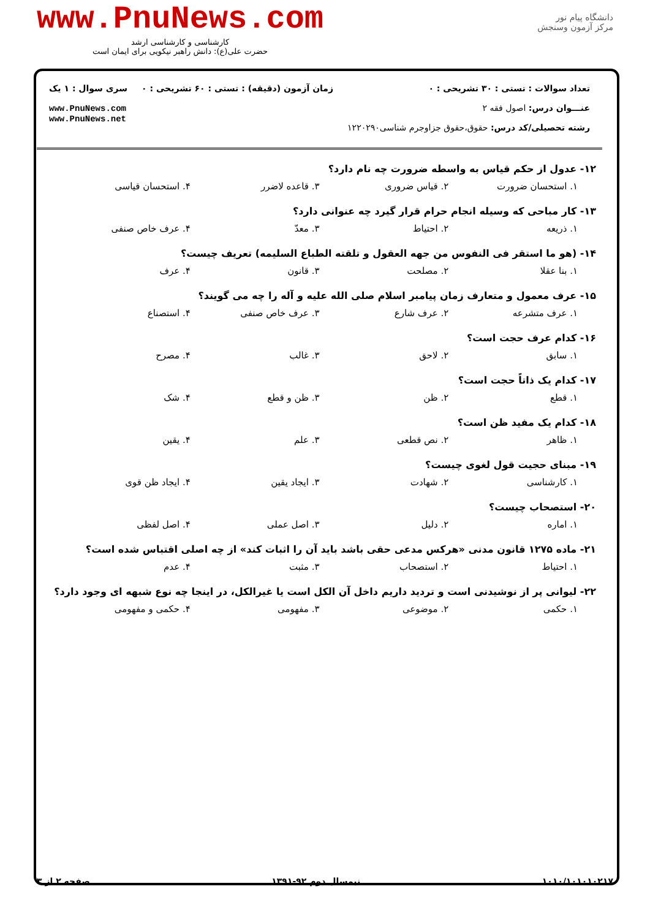www.PnuNews.com
کارشناسی و کارشناسی ارشد
حضرت علی(ع): دانش راهبر نیکویی برای ایمان است
دانشگاه پیام نور
مرکز آزمون وسنجش
تعداد سوالات : تستی : ۳۰ تشریحی : ۰
عنـــوان درس: اصول فقه ۲
رشته تحصیلی/کد درس: حقوق،حقوق جزاوجرم شناسی۱۲۲۰۲۹۰
زمان آزمون (دقیقه) : تستی : ۶۰ تشریحی : ۰
سری سوال : ۱ یک
www.PnuNews.com
www.PnuNews.net
۱۲- عدول از حکم قیاس به واسطه ضرورت چه نام دارد؟
۱. استحسان ضرورت ۲. قیاس ضروری ۳. قاعده لاضرر ۴. استحسان قیاسی
۱۳- کار مباحی که وسیله انجام حرام قرار گیرد چه عنوانی دارد؟
۱. ذریعه ۲. احتیاط ۳. معدّ ۴. عرف خاص صنفی
۱۴- (هو ما استقر فی النفوس من جهه العقول و تلقته الطباع السلیمه) تعریف چیست؟
۱. بنا عقلا ۲. مصلحت ۳. قانون ۴. عرف
۱۵- عرف معمول و متعارف زمان پیامبر اسلام صلی الله علیه و آله را چه می گویند؟
۱. عرف متشرعه ۲. عرف شارع ۳. عرف خاص صنفی ۴. استصناع
۱۶- کدام عرف حجت است؟
۱. سابق ۲. لاحق ۳. غالب ۴. مصرح
۱۷- کدام یک ذاتاً حجت است؟
۱. قطع ۲. ظن ۳. ظن و قطع ۴. شک
۱۸- کدام یک مفید ظن است؟
۱. ظاهر ۲. نص قطعی ۳. علم ۴. یقین
۱۹- مبنای حجیت قول لغوی چیست؟
۱. کارشناسی ۲. شهادت ۳. ایجاد یقین ۴. ایجاد ظن قوی
۲۰- استصحاب چیست؟
۱. اماره ۲. دلیل ۳. اصل عملی ۴. اصل لفظی
۲۱- ماده ۱۲۷۵ قانون مدنی «هرکس مدعی حقی باشد باید آن را اثبات کند» از چه اصلی اقتباس شده است؟
۱. احتیاط ۲. استصحاب ۳. مثبت ۴. عدم
۲۲- لیوانی پر از نوشیدنی است و تردید داریم داخل آن الکل است یا غیرالکل، در اینجا چه نوع شبهه ای وجود دارد؟
۱. حکمی ۲. موضوعی ۳. مفهومی ۴. حکمی و مفهومی
صفحه ۲ از ۳ نیمسال دوم ۹۲-۱۳۹۱ ۱۰۱۰/۱۰۱۰۱۰۲۱۷